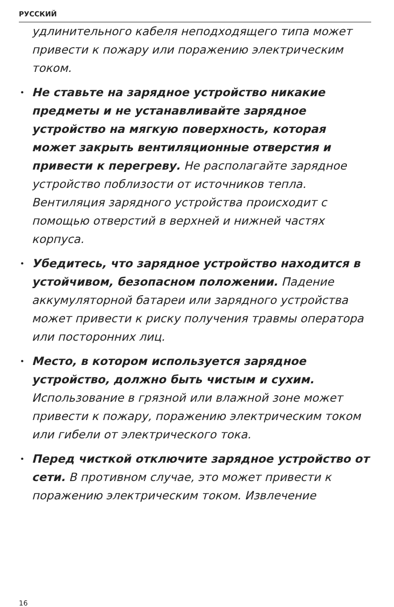РУССКИЙ
удлинительного кабеля неподходящего типа может привести к пожару или поражению электрическим током.
• Не ставьте на зарядное устройство никакие предметы и не устанавливайте зарядное устройство на мягкую поверхность, которая может закрыть вентиляционные отверстия и привести к перегреву. Не располагайте зарядное устройство поблизости от источников тепла. Вентиляция зарядного устройства происходит с помощью отверстий в верхней и нижней частях корпуса.
• Убедитесь, что зарядное устройство находится в устойчивом, безопасном положении. Падение аккумуляторной батареи или зарядного устройства может привести к риску получения травмы оператора или посторонних лиц.
• Место, в котором используется зарядное устройство, должно быть чистым и сухим. Использование в грязной или влажной зоне может привести к пожару, поражению электрическим током или гибели от электрического тока.
• Перед чисткой отключите зарядное устройство от сети. В противном случае, это может привести к поражению электрическим током. Извлечение
16